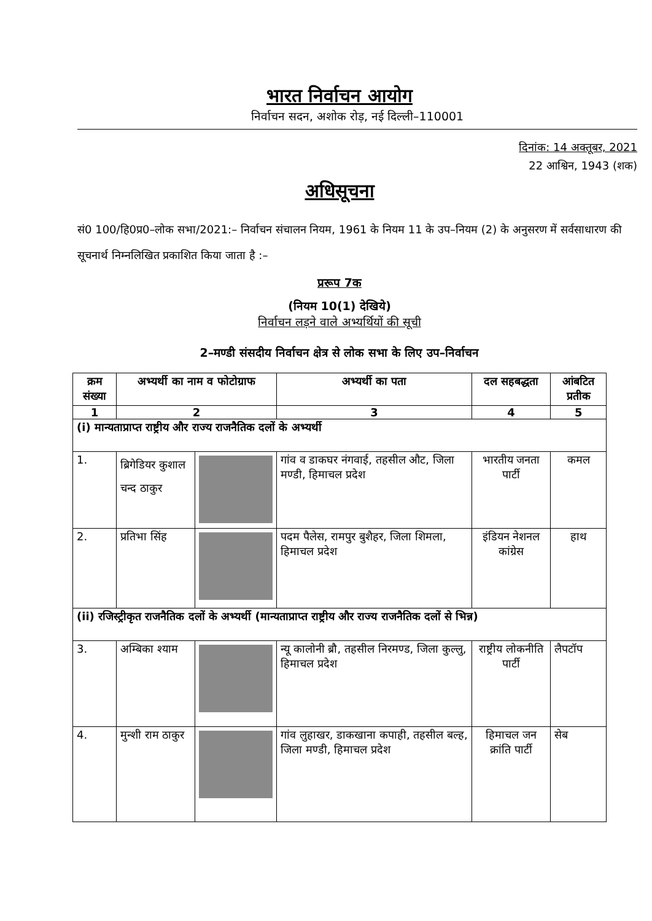भारत निर्वाचन आयोग
निर्वाचन सदन, अशोक रोड़, नई दिल्ली–110001
दिनांक: 14 अक्तूबर, 2021
22 आश्विन, 1943 (शक)
अधिसूचना
सं0 100/हि0प्र0–लोक सभा/2021:– निर्वाचन संचालन नियम, 1961 के नियम 11 के उप–नियम (2) के अनुसरण में सर्वसाधारण की सूचनार्थ निम्नलिखित प्रकाशित किया जाता है :–
प्ररूप 7क
(नियम 10(1) देखिये)
निर्वाचन लड़ने वाले अभ्यर्थियों की सूची
2–मण्डी संसदीय निर्वाचन क्षेत्र से लोक सभा के लिए उप–निर्वाचन
| क्रम संख्या | अभ्यर्थी का नाम व फोटोग्राफ | | अभ्यर्थी का पता | दल सहबद्धता | आंबटित प्रतीक |
| --- | --- | --- | --- | --- | --- |
| 1 | 2 | | 3 | 4 | 5 |
| (i) मान्यताप्राप्त राष्ट्रीय और राज्य राजनैतिक दलों के अभ्यर्थी | | | | | |
| 1. | ब्रिगेडियर कुशाल चन्द ठाकुर | | गांव व डाकघर नंगवाई, तहसील औट, जिला मण्डी, हिमाचल प्रदेश | भारतीय जनता पार्टी | कमल |
| 2. | प्रतिभा सिंह | | पदम पैलेस, रामपुर बुशैहर, जिला शिमला, हिमाचल प्रदेश | इंडियन नेशनल कांग्रेस | हाथ |
| (ii) रजिस्ट्रीकृत राजनैतिक दलों के अभ्यर्थी (मान्यताप्राप्त राष्ट्रीय और राज्य राजनैतिक दलों से भिन्न) | | | | | |
| 3. | अम्बिका श्याम | | न्यू कालोनी ब्रौ, तहसील निरमण्ड, जिला कुल्लु, हिमाचल प्रदेश | राष्ट्रीय लोकनीति पार्टी | लैपटॉप |
| 4. | मुन्शी राम ठाकुर | | गांव लुहाखर, डाकखाना कपाही, तहसील बल्ह, जिला मण्डी, हिमाचल प्रदेश | हिमाचल जन क्रांति पार्टी | सेब |